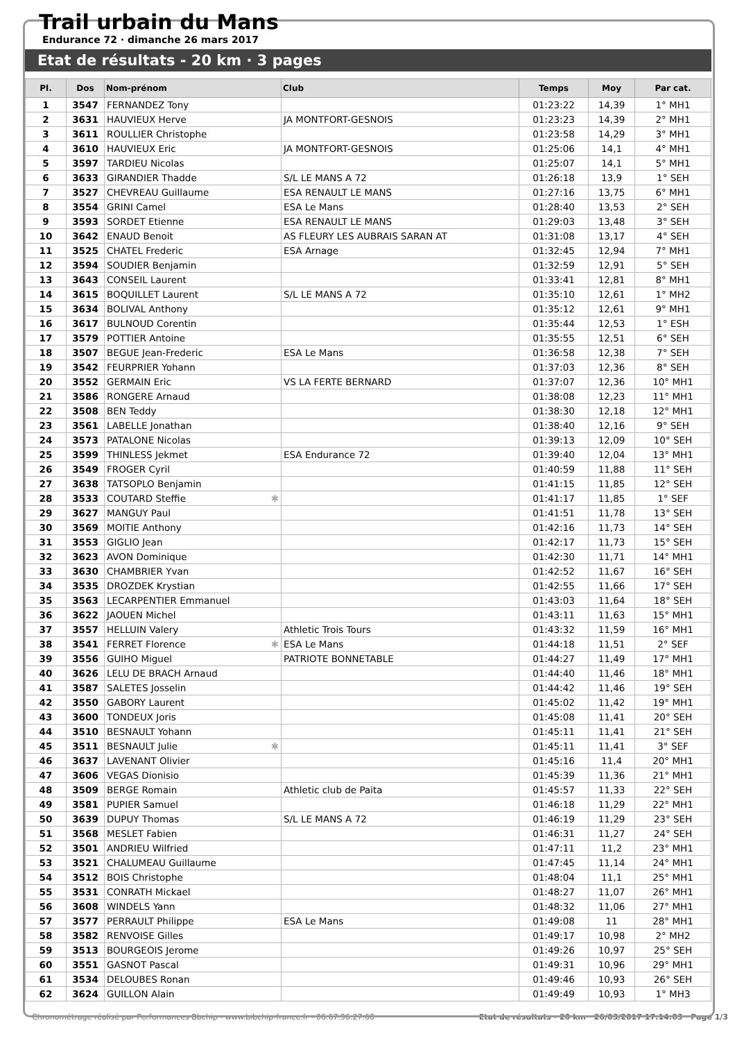Trail urbain du Mans
Endurance 72 · dimanche 26 mars 2017
Etat de résultats - 20 km · 3 pages
| Pl. | Dos | Nom-prénom | Club | Temps | Moy | Par cat. |
| --- | --- | --- | --- | --- | --- | --- |
| 1 | 3547 | FERNANDEZ Tony | | 01:23:22 | 14,39 | 1° MH1 |
| 2 | 3631 | HAUVIEUX Herve | JA MONTFORT-GESNOIS | 01:23:23 | 14,39 | 2° MH1 |
| 3 | 3611 | ROULLIER Christophe | | 01:23:58 | 14,29 | 3° MH1 |
| 4 | 3610 | HAUVIEUX Eric | JA MONTFORT-GESNOIS | 01:25:06 | 14,1 | 4° MH1 |
| 5 | 3597 | TARDIEU Nicolas | | 01:25:07 | 14,1 | 5° MH1 |
| 6 | 3633 | GIRANDIER Thadde | S/L LE MANS A 72 | 01:26:18 | 13,9 | 1° SEH |
| 7 | 3527 | CHEVREAU Guillaume | ESA RENAULT LE MANS | 01:27:16 | 13,75 | 6° MH1 |
| 8 | 3554 | GRINI Camel | ESA Le Mans | 01:28:40 | 13,53 | 2° SEH |
| 9 | 3593 | SORDET Etienne | ESA RENAULT LE MANS | 01:29:03 | 13,48 | 3° SEH |
| 10 | 3642 | ENAUD Benoit | AS FLEURY LES AUBRAIS SARAN AT | 01:31:08 | 13,17 | 4° SEH |
| 11 | 3525 | CHATEL Frederic | ESA Arnage | 01:32:45 | 12,94 | 7° MH1 |
| 12 | 3594 | SOUDIER Benjamin | | 01:32:59 | 12,91 | 5° SEH |
| 13 | 3643 | CONSEIL Laurent | | 01:33:41 | 12,81 | 8° MH1 |
| 14 | 3615 | BOQUILLET Laurent | S/L LE MANS A 72 | 01:35:10 | 12,61 | 1° MH2 |
| 15 | 3634 | BOLIVAL Anthony | | 01:35:12 | 12,61 | 9° MH1 |
| 16 | 3617 | BULNOUD Corentin | | 01:35:44 | 12,53 | 1° ESH |
| 17 | 3579 | POTTIER Antoine | | 01:35:55 | 12,51 | 6° SEH |
| 18 | 3507 | BEGUE Jean-Frederic | ESA Le Mans | 01:36:58 | 12,38 | 7° SEH |
| 19 | 3542 | FEURPRIER Yohann | | 01:37:03 | 12,36 | 8° SEH |
| 20 | 3552 | GERMAIN Eric | VS LA FERTE BERNARD | 01:37:07 | 12,36 | 10° MH1 |
| 21 | 3586 | RONGERE Arnaud | | 01:38:08 | 12,23 | 11° MH1 |
| 22 | 3508 | BEN Teddy | | 01:38:30 | 12,18 | 12° MH1 |
| 23 | 3561 | LABELLE Jonathan | | 01:38:40 | 12,16 | 9° SEH |
| 24 | 3573 | PATALONE Nicolas | | 01:39:13 | 12,09 | 10° SEH |
| 25 | 3599 | THINLESS Jekmet | ESA Endurance 72 | 01:39:40 | 12,04 | 13° MH1 |
| 26 | 3549 | FROGER Cyril | | 01:40:59 | 11,88 | 11° SEH |
| 27 | 3638 | TATSOPLO Benjamin | | 01:41:15 | 11,85 | 12° SEH |
| 28 | 3533 | COUTARD Steffie ✱ | | 01:41:17 | 11,85 | 1° SEF |
| 29 | 3627 | MANGUY Paul | | 01:41:51 | 11,78 | 13° SEH |
| 30 | 3569 | MOITIE Anthony | | 01:42:16 | 11,73 | 14° SEH |
| 31 | 3553 | GIGLIO Jean | | 01:42:17 | 11,73 | 15° SEH |
| 32 | 3623 | AVON Dominique | | 01:42:30 | 11,71 | 14° MH1 |
| 33 | 3630 | CHAMBRIER Yvan | | 01:42:52 | 11,67 | 16° SEH |
| 34 | 3535 | DROZDEK Krystian | | 01:42:55 | 11,66 | 17° SEH |
| 35 | 3563 | LECARPENTIER Emmanuel | | 01:43:03 | 11,64 | 18° SEH |
| 36 | 3622 | JAOUEN Michel | | 01:43:11 | 11,63 | 15° MH1 |
| 37 | 3557 | HELLUIN Valery | Athletic Trois Tours | 01:43:32 | 11,59 | 16° MH1 |
| 38 | 3541 | FERRET Florence ✱ | ESA Le Mans | 01:44:18 | 11,51 | 2° SEF |
| 39 | 3556 | GUIHO Miguel | PATRIOTE BONNETABLE | 01:44:27 | 11,49 | 17° MH1 |
| 40 | 3626 | LELU DE BRACH Arnaud | | 01:44:40 | 11,46 | 18° MH1 |
| 41 | 3587 | SALETES Josselin | | 01:44:42 | 11,46 | 19° SEH |
| 42 | 3550 | GABORY Laurent | | 01:45:02 | 11,42 | 19° MH1 |
| 43 | 3600 | TONDEUX Joris | | 01:45:08 | 11,41 | 20° SEH |
| 44 | 3510 | BESNAULT Yohann | | 01:45:11 | 11,41 | 21° SEH |
| 45 | 3511 | BESNAULT Julie ✱ | | 01:45:11 | 11,41 | 3° SEF |
| 46 | 3637 | LAVENANT Olivier | | 01:45:16 | 11,4 | 20° MH1 |
| 47 | 3606 | VEGAS Dionisio | | 01:45:39 | 11,36 | 21° MH1 |
| 48 | 3509 | BERGE Romain | Athletic club de Paita | 01:45:57 | 11,33 | 22° SEH |
| 49 | 3581 | PUPIER Samuel | | 01:46:18 | 11,29 | 22° MH1 |
| 50 | 3639 | DUPUY Thomas | S/L LE MANS A 72 | 01:46:19 | 11,29 | 23° SEH |
| 51 | 3568 | MESLET Fabien | | 01:46:31 | 11,27 | 24° SEH |
| 52 | 3501 | ANDRIEU Wilfried | | 01:47:11 | 11,2 | 23° MH1 |
| 53 | 3521 | CHALUMEAU Guillaume | | 01:47:45 | 11,14 | 24° MH1 |
| 54 | 3512 | BOIS Christophe | | 01:48:04 | 11,1 | 25° MH1 |
| 55 | 3531 | CONRATH Mickael | | 01:48:27 | 11,07 | 26° MH1 |
| 56 | 3608 | WINDELS Yann | | 01:48:32 | 11,06 | 27° MH1 |
| 57 | 3577 | PERRAULT Philippe | ESA Le Mans | 01:49:08 | 11 | 28° MH1 |
| 58 | 3582 | RENVOISE Gilles | | 01:49:17 | 10,98 | 2° MH2 |
| 59 | 3513 | BOURGEOIS Jerome | | 01:49:26 | 10,97 | 25° SEH |
| 60 | 3551 | GASNOT Pascal | | 01:49:31 | 10,96 | 29° MH1 |
| 61 | 3534 | DELOUBES Ronan | | 01:49:46 | 10,93 | 26° SEH |
| 62 | 3624 | GUILLON Alain | | 01:49:49 | 10,93 | 1° MH3 |
Chronométrage réalisé par Performances Bbchip - www.bibchip-france.fr - 06.67.96.27.60 Etat de résultats - 20 km · 26/03/2017 17:14:03 · Page 1/3